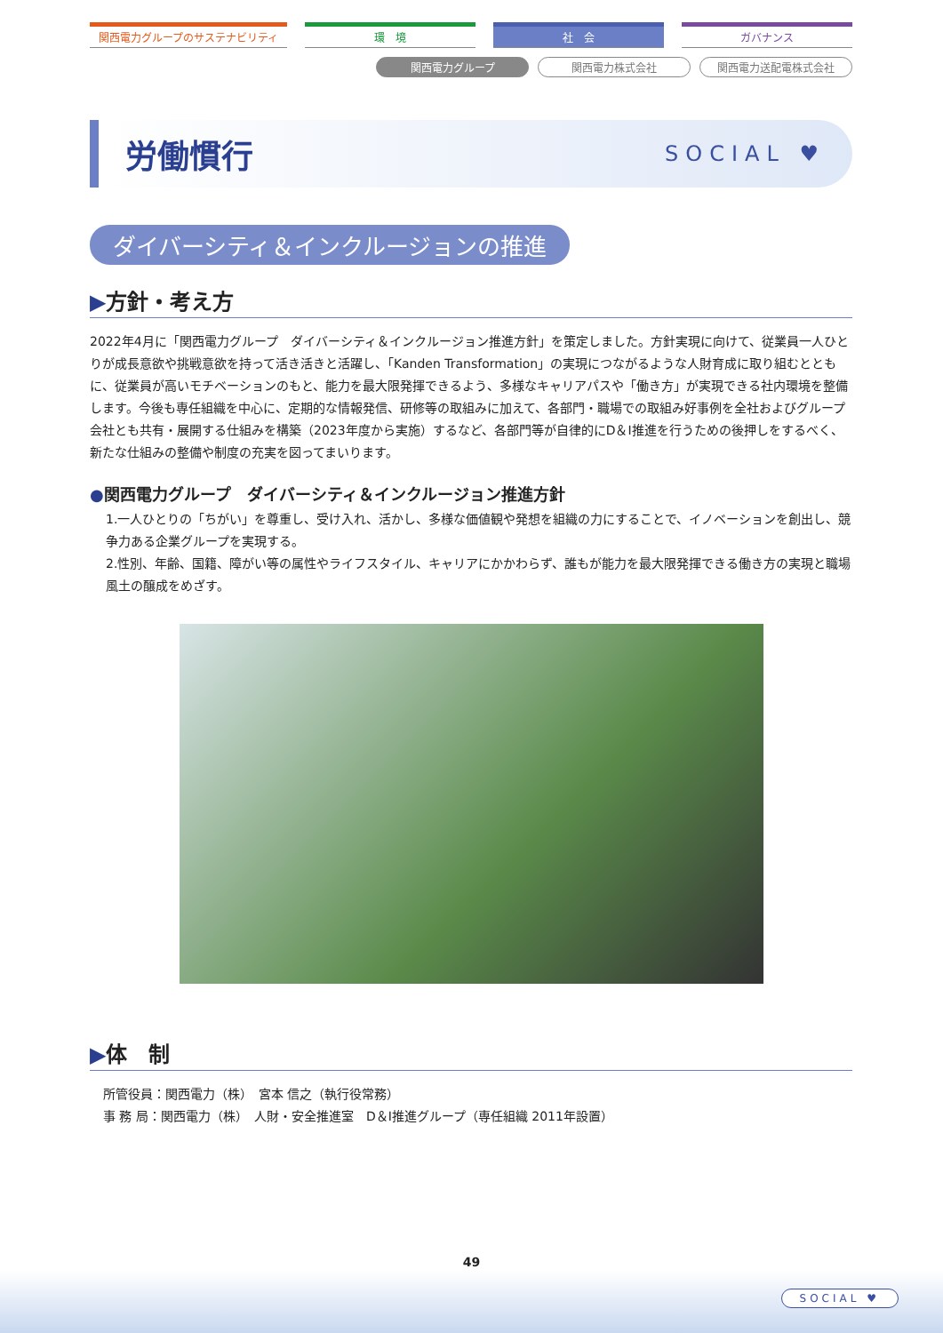関西電力グループのサステナビリティ 環　境 社　会 ガバナンス
関西電力グループ 関西電力株式会社 関西電力送配電株式会社
労働慣行
SOCIAL ♥
ダイバーシティ＆インクルージョンの推進
▶方針・考え方
2022年4月に「関西電力グループ　ダイバーシティ＆インクルージョン推進方針」を策定しました。方針実現に向けて、従業員一人ひとりが成長意欲や挑戦意欲を持って活き活きと活躍し、「Kanden Transformation」の実現につながるような人財育成に取り組むとともに、従業員が高いモチベーションのもと、能力を最大限発揮できるよう、多様なキャリアパスや「働き方」が実現できる社内環境を整備します。今後も専任組織を中心に、定期的な情報発信、研修等の取組みに加えて、各部門・職場での取組み好事例を全社およびグループ会社とも共有・展開する仕組みを構築（2023年度から実施）するなど、各部門等が自律的にD＆I推進を行うための後押しをするべく、新たな仕組みの整備や制度の充実を図ってまいります。
●関西電力グループ　ダイバーシティ＆インクルージョン推進方針
1.一人ひとりの「ちがい」を尊重し、受け入れ、活かし、多様な価値観や発想を組織の力にすることで、イノベーションを創出し、競争力ある企業グループを実現する。
2.性別、年齢、国籍、障がい等の属性やライフスタイル、キャリアにかかわらず、誰もが能力を最大限発揮できる働き方の実現と職場風土の醸成をめざす。
▶体　制
所管役員：関西電力（株）　宮本 信之（執行役常務）
事 務 局：関西電力（株）　人財・安全推進室　D＆I推進グループ（専任組織 2011年設置）
49
SOCIAL ♥